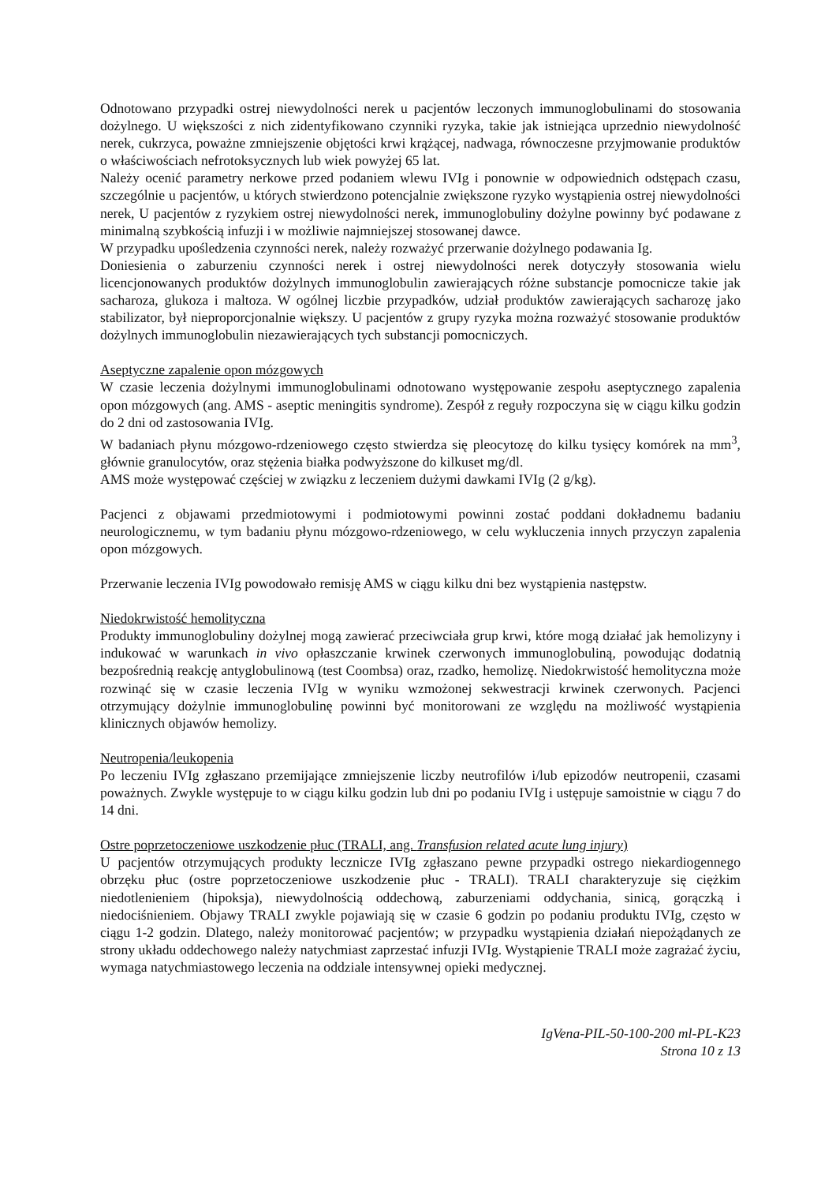Odnotowano przypadki ostrej niewydolności nerek u pacjentów leczonych immunoglobulinami do stosowania dożylnego. U większości z nich zidentyfikowano czynniki ryzyka, takie jak istniejąca uprzednio niewydolność nerek, cukrzyca, poważne zmniejszenie objętości krwi krążącej, nadwaga, równoczesne przyjmowanie produktów o właściwościach nefrotoksycznych lub wiek powyżej 65 lat.
Należy ocenić parametry nerkowe przed podaniem wlewu IVIg i ponownie w odpowiednich odstępach czasu, szczególnie u pacjentów, u których stwierdzono potencjalnie zwiększone ryzyko wystąpienia ostrej niewydolności nerek, U pacjentów z ryzykiem ostrej niewydolności nerek, immunoglobuliny dożylne powinny być podawane z minimalną szybkością infuzji i w możliwie najmniejszej stosowanej dawce.
W przypadku upośledzenia czynności nerek, należy rozważyć przerwanie dożylnego podawania Ig.
Doniesienia o zaburzeniu czynności nerek i ostrej niewydolności nerek dotyczyły stosowania wielu licencjonowanych produktów dożylnych immunoglobulin zawierających różne substancje pomocnicze takie jak sacharoza, glukoza i maltoza. W ogólnej liczbie przypadków, udział produktów zawierających sacharozę jako stabilizator, był nieproporcjonalnie większy. U pacjentów z grupy ryzyka można rozważyć stosowanie produktów dożylnych immunoglobulin niezawierających tych substancji pomocniczych.
Aseptyczne zapalenie opon mózgowych
W czasie leczenia dożylnymi immunoglobulinami odnotowano występowanie zespołu aseptycznego zapalenia opon mózgowych (ang. AMS - aseptic meningitis syndrome). Zespół z reguły rozpoczyna się w ciągu kilku godzin do 2 dni od zastosowania IVIg.
W badaniach płynu mózgowo-rdzeniowego często stwierdza się pleocytozę do kilku tysięcy komórek na mm<sup>3</sup>, głównie granulocytów, oraz stężenia białka podwyższone do kilkuset mg/dl.
AMS może występować częściej w związku z leczeniem dużymi dawkami IVIg (2 g/kg).
Pacjenci z objawami przedmiotowymi i podmiotowymi powinni zostać poddani dokładnemu badaniu neurologicznemu, w tym badaniu płynu mózgowo-rdzeniowego, w celu wykluczenia innych przyczyn zapalenia opon mózgowych.
Przerwanie leczenia IVIg powodowało remisję AMS w ciągu kilku dni bez wystąpienia następstw.
Niedokrwistość hemolityczna
Produkty immunoglobuliny dożylnej mogą zawierać przeciwciała grup krwi, które mogą działać jak hemolizyny i indukować w warunkach in vivo opłaszczanie krwinek czerwonych immunoglobuliną, powodując dodatnią bezpośrednią reakcję antyglobulinową (test Coombsa) oraz, rzadko, hemolizę. Niedokrwistość hemolityczna może rozwinąć się w czasie leczenia IVIg w wyniku wzmożonej sekwestracji krwinek czerwonych. Pacjenci otrzymujący dożylnie immunoglobulinę powinni być monitorowani ze względu na możliwość wystąpienia klinicznych objawów hemolizy.
Neutropenia/leukopenia
Po leczeniu IVIg zgłaszano przemijające zmniejszenie liczby neutrofilów i/lub epizodów neutropenii, czasami poważnych. Zwykle występuje to w ciągu kilku godzin lub dni po podaniu IVIg i ustępuje samoistnie w ciągu 7 do 14 dni.
Ostre poprzetoczeniowe uszkodzenie płuc (TRALI, ang. Transfusion related acute lung injury)
U pacjentów otrzymujących produkty lecznicze IVIg zgłaszano pewne przypadki ostrego niekardiogennego obrzęku płuc (ostre poprzetoczeniowe uszkodzenie płuc - TRALI). TRALI charakteryzuje się ciężkim niedotlenieniem (hipoksja), niewydolnością oddechową, zaburzeniami oddychania, sinicą, gorączką i niedociśnieniem. Objawy TRALI zwykle pojawiają się w czasie 6 godzin po podaniu produktu IVIg, często w ciągu 1-2 godzin. Dlatego, należy monitorować pacjentów; w przypadku wystąpienia działań niepożądanych ze strony układu oddechowego należy natychmiast zaprzestać infuzji IVIg. Wystąpienie TRALI może zagrażać życiu, wymaga natychmiastowego leczenia na oddziale intensywnej opieki medycznej.
IgVena-PIL-50-100-200 ml-PL-K23
Strona 10 z 13